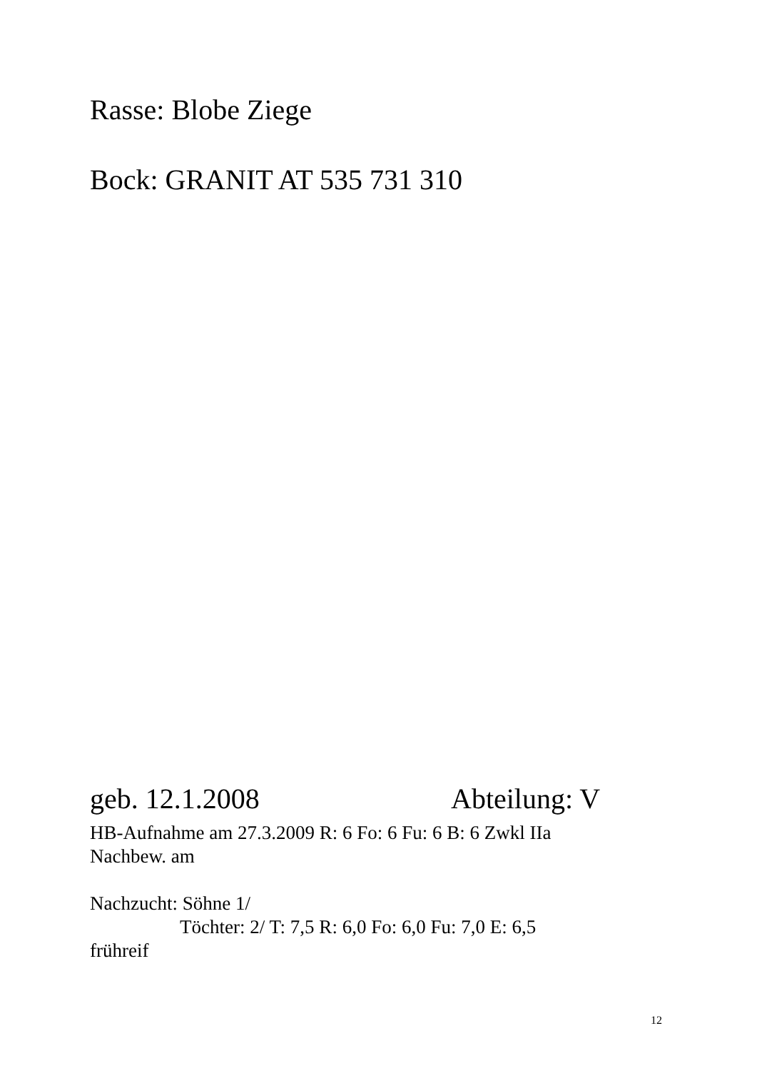Rasse: Blobe Ziege
Bock: GRANIT AT 535 731 310
geb. 12.1.2008 Abteilung: V
HB-Aufnahme am 27.3.2009 R: 6 Fo: 6 Fu: 6 B: 6 Zwkl IIa
Nachbew. am
Nachzucht: Söhne 1/
Töchter: 2/ T: 7,5 R: 6,0 Fo: 6,0 Fu: 7,0 E: 6,5
frühreif
12